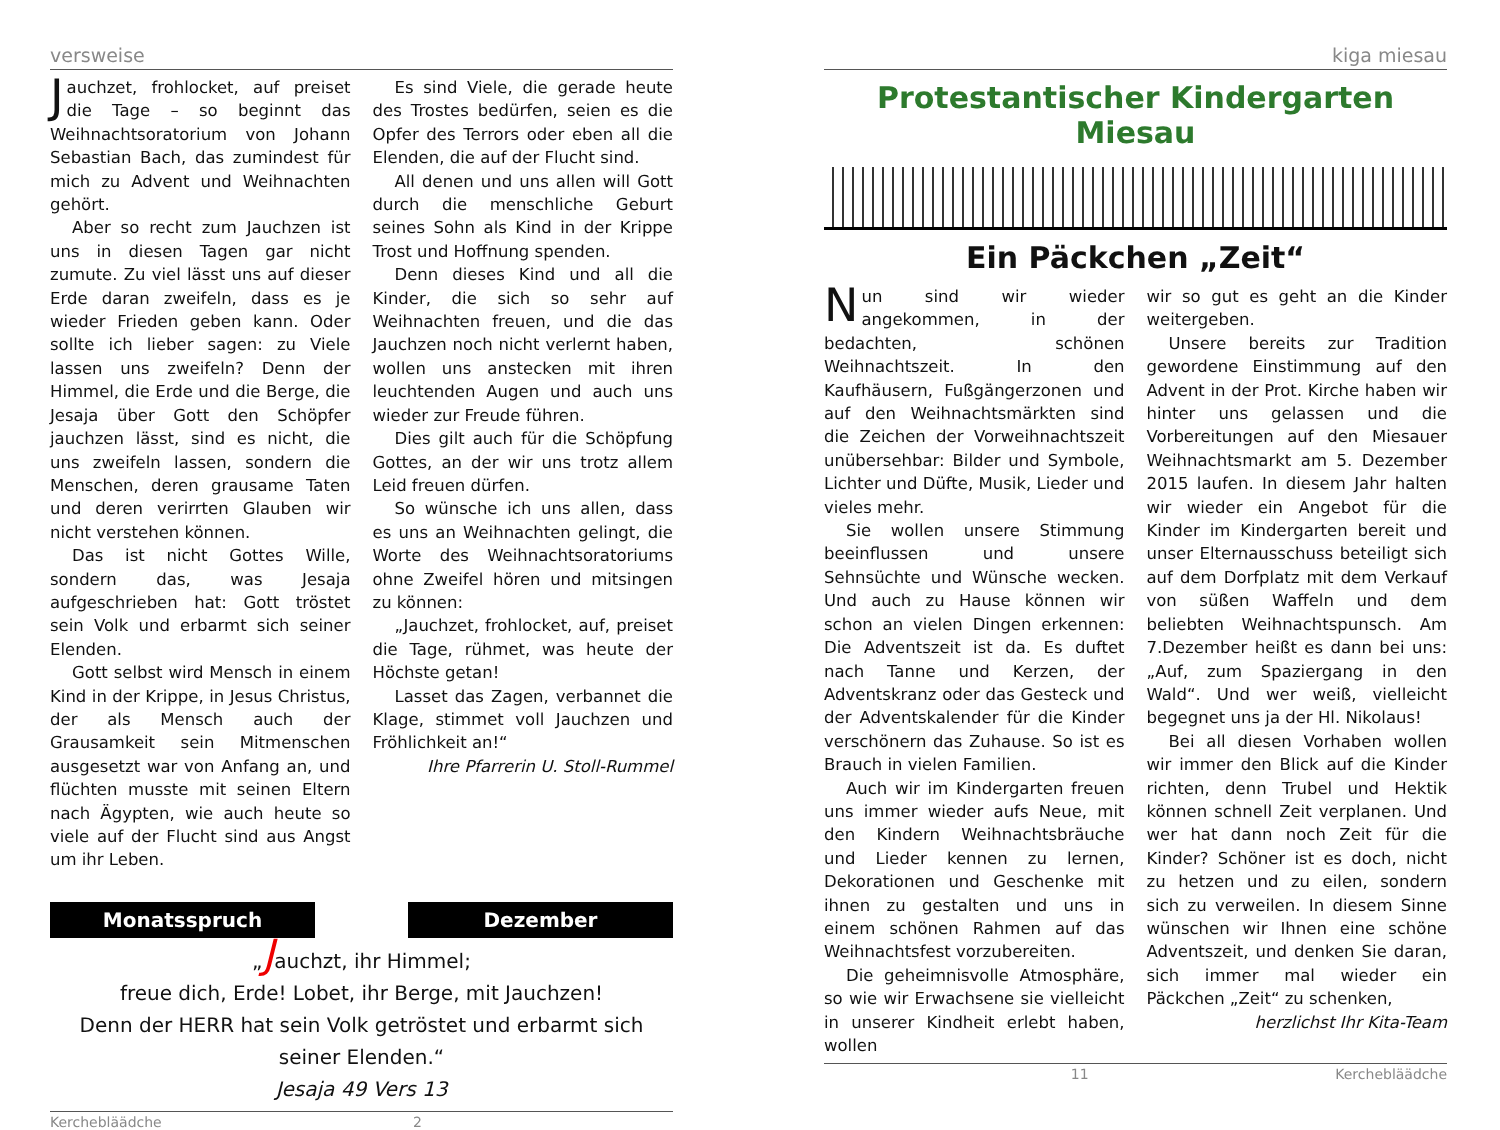versweise
Jauchzet, frohlocket, auf preiset die Tage – so beginnt das Weihnachtsoratorium von Johann Sebastian Bach, das zumindest für mich zu Advent und Weihnachten gehört.
Aber so recht zum Jauchzen ist uns in diesen Tagen gar nicht zumute. Zu viel lässt uns auf dieser Erde daran zweifeln, dass es je wieder Frieden geben kann. Oder sollte ich lieber sagen: zu Viele lassen uns zweifeln? Denn der Himmel, die Erde und die Berge, die Jesaja über Gott den Schöpfer jauchzen lässt, sind es nicht, die uns zweifeln lassen, sondern die Menschen, deren grausame Taten und deren verirrten Glauben wir nicht verstehen können.
Das ist nicht Gottes Wille, sondern das, was Jesaja aufgeschrieben hat: Gott tröstet sein Volk und erbarmt sich seiner Elenden.
Gott selbst wird Mensch in einem Kind in der Krippe, in Jesus Christus, der als Mensch auch der Grausamkeit sein Mitmenschen ausgesetzt war von Anfang an, und flüchten musste mit seinen Eltern nach Ägypten, wie auch heute so viele auf der Flucht sind aus Angst um ihr Leben.
Es sind Viele, die gerade heute des Trostes bedürfen, seien es die Opfer des Terrors oder eben all die Elenden, die auf der Flucht sind.
All denen und uns allen will Gott durch die menschliche Geburt seines Sohn als Kind in der Krippe Trost und Hoffnung spenden.
Denn dieses Kind und all die Kinder, die sich so sehr auf Weihnachten freuen, und die das Jauchzen noch nicht verlernt haben, wollen uns anstecken mit ihren leuchtenden Augen und auch uns wieder zur Freude führen.
Dies gilt auch für die Schöpfung Gottes, an der wir uns trotz allem Leid freuen dürfen.
So wünsche ich uns allen, dass es uns an Weihnachten gelingt, die Worte des Weihnachtsoratoriums ohne Zweifel hören und mitsingen zu können:
„Jauchzet, frohlocket, auf, preiset die Tage, rühmet, was heute der Höchste getan!
Lasset das Zagen, verbannet die Klage, stimmet voll Jauchzen und Fröhlichkeit an!“
Ihre Pfarrerin U. Stoll-Rummel
Monatsspruch Dezember
„Jauchzt, ihr Himmel;
freue dich, Erde! Lobet, ihr Berge, mit Jauchzen!
Denn der HERR hat sein Volk getröstet und erbarmt sich seiner Elenden.“
Jesaja 49 Vers 13
Kercheblääd­che 2
kiga miesau
Protestantischer Kindergarten Miesau
Ein Päckchen „Zeit“
Nun sind wir wieder angekommen, in der bedachten, schönen Weihnachtszeit. In den Kaufhäusern, Fußgängerzonen und auf den Weihnachtsmärkten sind die Zeichen der Vorweihnachtszeit unübersehbar: Bilder und Symbole, Lichter und Düfte, Musik, Lieder und vieles mehr.
Sie wollen unsere Stimmung beeinflussen und unsere Sehnsüchte und Wünsche wecken. Und auch zu Hause können wir schon an vielen Dingen erkennen: Die Adventszeit ist da. Es duftet nach Tanne und Kerzen, der Adventskranz oder das Gesteck und der Adventskalender für die Kinder verschönern das Zuhause. So ist es Brauch in vielen Familien.
Auch wir im Kindergarten freuen uns immer wieder aufs Neue, mit den Kindern Weihnachtsbräuche und Lieder kennen zu lernen, Dekorationen und Geschenke mit ihnen zu gestalten und uns in einem schönen Rahmen auf das Weihnachtsfest vorzubereiten.
Die geheimnisvolle Atmosphäre, so wie wir Erwachsene sie vielleicht in unserer Kindheit erlebt haben, wollen
wir so gut es geht an die Kinder weitergeben.
Unsere bereits zur Tradition gewordene Einstimmung auf den Advent in der Prot. Kirche haben wir hinter uns gelassen und die Vorbereitungen auf den Miesauer Weihnachtsmarkt am 5. Dezember 2015 laufen. In diesem Jahr halten wir wieder ein Angebot für die Kinder im Kindergarten bereit und unser Elternausschuss beteiligt sich auf dem Dorfplatz mit dem Verkauf von süßen Waffeln und dem beliebten Weihnachtspunsch. Am 7.Dezember heißt es dann bei uns: „Auf, zum Spaziergang in den Wald“. Und wer weiß, vielleicht begegnet uns ja der Hl. Nikolaus!
Bei all diesen Vorhaben wollen wir immer den Blick auf die Kinder richten, denn Trubel und Hektik können schnell Zeit verplanen. Und wer hat dann noch Zeit für die Kinder? Schöner ist es doch, nicht zu hetzen und zu eilen, sondern sich zu verweilen. In diesem Sinne wünschen wir Ihnen eine schöne Adventszeit, und denken Sie daran, sich immer mal wieder ein Päckchen „Zeit“ zu schenken,
herzlichst Ihr Kita-Team
11 Kercheblääd­che